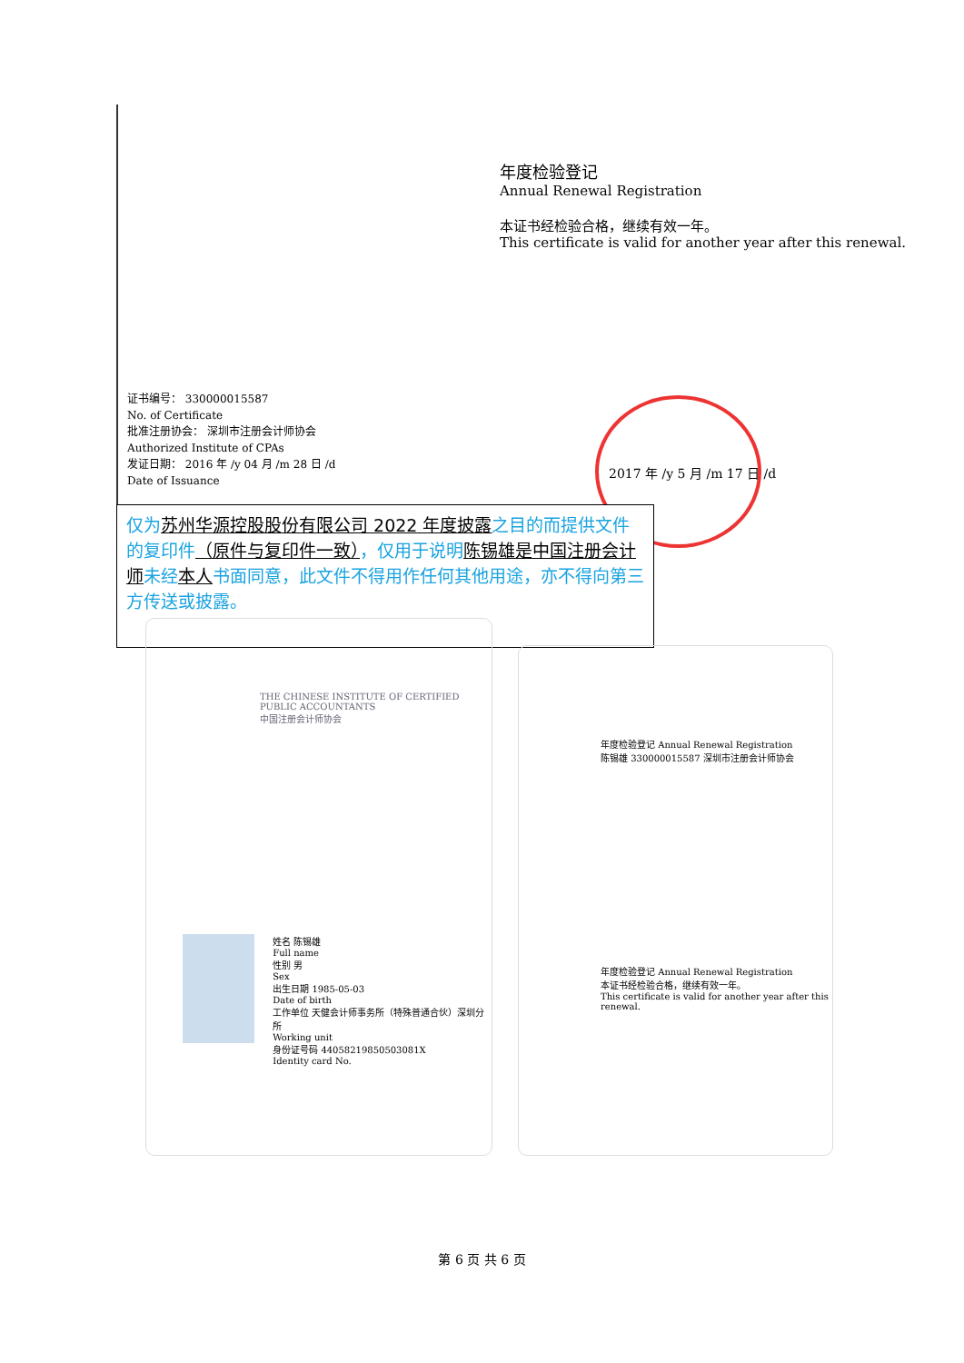年度检验登记
Annual Renewal Registration
本证书经检验合格，继续有效一年。
This certificate is valid for another year after this renewal.
证书编号： 330000015587
No. of Certificate
批准注册协会： 深圳市注册会计师协会
Authorized Institute of CPAs
发证日期： 2016 年 /y 04 月 /m 28 日 /d
Date of Issuance
2017 年 /y 5 月 /m 17 日 /d
仅为苏州华源控股股份有限公司 2022 年度披露之目的而提供文件的复印件（原件与复印件一致），仅用于说明陈锡雄 是中国注册会计师未经本人书面同意，此文件不得用作任何其他用途，亦不得向第三方传送或披露。
THE CHINESE INSTITUTE OF CERTIFIED PUBLIC ACCOUNTANTS
中国注册会计师协会
姓名 陈锡雄
Full name
性别 男
Sex
出生日期 1985-05-03
Date of birth
工作单位 天健会计师事务所（特殊普通合伙）深圳分所
Working unit
身份证号码 44058219850503081X
Identity card No.
年度检验登记 Annual Renewal Registration
陈锡雄 330000015587 深圳市注册会计师协会
年度检验登记 Annual Renewal Registration
本证书经检验合格，继续有效一年。
This certificate is valid for another year after this renewal.
第 6 页 共 6 页